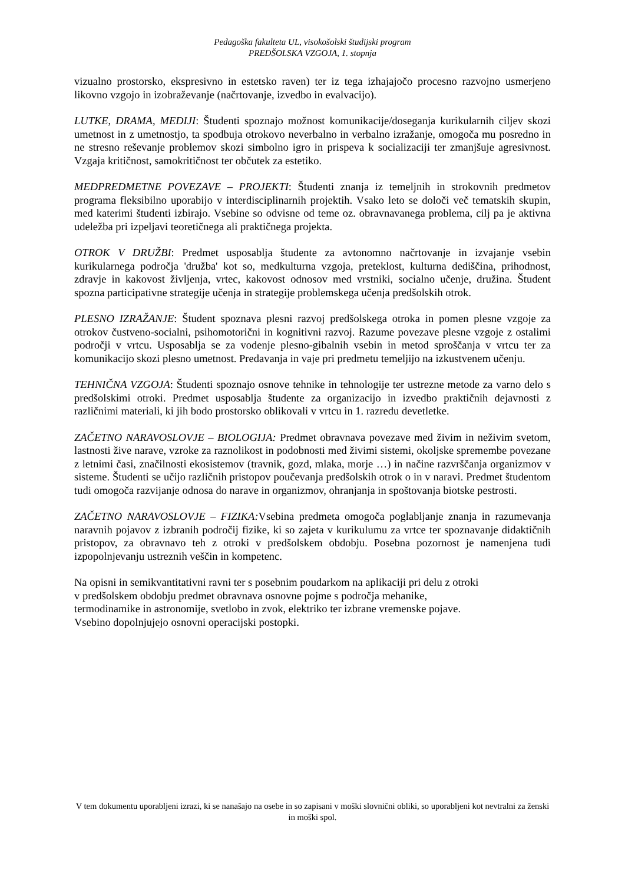Pedagoška fakulteta UL, visokošolski študijski program
PREDŠOLSKA VZGOJA, 1. stopnja
vizualno prostorsko, ekspresivno in estetsko raven) ter iz tega izhajajočo procesno razvojno usmerjeno likovno vzgojo in izobraževanje (načrtovanje, izvedbo in evalvacijo).
LUTKE, DRAMA, MEDIJI: Študenti spoznajo možnost komunikacije/doseganja kurikularnih ciljev skozi umetnost in z umetnostjo, ta spodbuja otrokovo neverbalno in verbalno izražanje, omogoča mu posredno in ne stresno reševanje problemov skozi simbolno igro in prispeva k socializaciji ter zmanjšuje agresivnost. Vzgaja kritičnost, samokritičnost ter občutek za estetiko.
MEDPREDMETNE POVEZAVE – PROJEKTI: Študenti znanja iz temeljnih in strokovnih predmetov programa fleksibilno uporabijo v interdisciplinarnih projektih. Vsako leto se določi več tematskih skupin, med katerimi študenti izbirajo. Vsebine so odvisne od teme oz. obravnavanega problema, cilj pa je aktivna udeležba pri izpeljavi teoretičnega ali praktičnega projekta.
OTROK V DRUŽBI: Predmet usposablja študente za avtonomno načrtovanje in izvajanje vsebin kurikularnega področja 'družba' kot so, medkulturna vzgoja, preteklost, kulturna dediščina, prihodnost, zdravje in kakovost življenja, vrtec, kakovost odnosov med vrstniki, socialno učenje, družina. Študent spozna participativne strategije učenja in strategije problemskega učenja predšolskih otrok.
PLESNO IZRAŽANJE: Študent spoznava plesni razvoj predšolskega otroka in pomen plesne vzgoje za otrokov čustveno-socialni, psihomotorični in kognitivni razvoj. Razume povezave plesne vzgoje z ostalimi področji v vrtcu. Usposablja se za vodenje plesno-gibalnih vsebin in metod sproščanja v vrtcu ter za komunikacijo skozi plesno umetnost. Predavanja in vaje pri predmetu temeljijo na izkustvenem učenju.
TEHNIČNA VZGOJA: Študenti spoznajo osnove tehnike in tehnologije ter ustrezne metode za varno delo s predšolskimi otroki. Predmet usposablja študente za organizacijo in izvedbo praktičnih dejavnosti z različnimi materiali, ki jih bodo prostorsko oblikovali v vrtcu in 1. razredu devetletke.
ZAČETNO NARAVOSLOVJE – BIOLOGIJA: Predmet obravnava povezave med živim in neživim svetom, lastnosti žive narave, vzroke za raznolikost in podobnosti med živimi sistemi, okoljske spremembe povezane z letnimi časi, značilnosti ekosistemov (travnik, gozd, mlaka, morje …) in načine razvrščanja organizmov v sisteme. Študenti se učijo različnih pristopov poučevanja predšolskih otrok o in v naravi. Predmet študentom tudi omogoča razvijanje odnosa do narave in organizmov, ohranjanja in spoštovanja biotske pestrosti.
ZAČETNO NARAVOSLOVJE – FIZIKA: Vsebina predmeta omogoča poglabljanje znanja in razumevanja naravnih pojavov z izbranih področij fizike, ki so zajeta v kurikulumu za vrtce ter spoznavanje didaktičnih pristopov, za obravnavo teh z otroki v predšolskem obdobju. Posebna pozornost je namenjena tudi izpopolnjevanju ustreznih veščin in kompetenc.
Na opisni in semikvantitativni ravni ter s posebnim poudarkom na aplikaciji pri delu z otroki
v predšolskem obdobju predmet obravnava osnovne pojme s področja mehanike,
termodinamike in astronomije, svetlobo in zvok, elektriko ter izbrane vremenske pojave.
Vsebino dopolnjujejo osnovni operacijski postopki.
V tem dokumentu uporabljeni izrazi, ki se nanašajo na osebe in so zapisani v moški slovnični obliki, so uporabljeni kot nevtralni za ženski in moški spol.